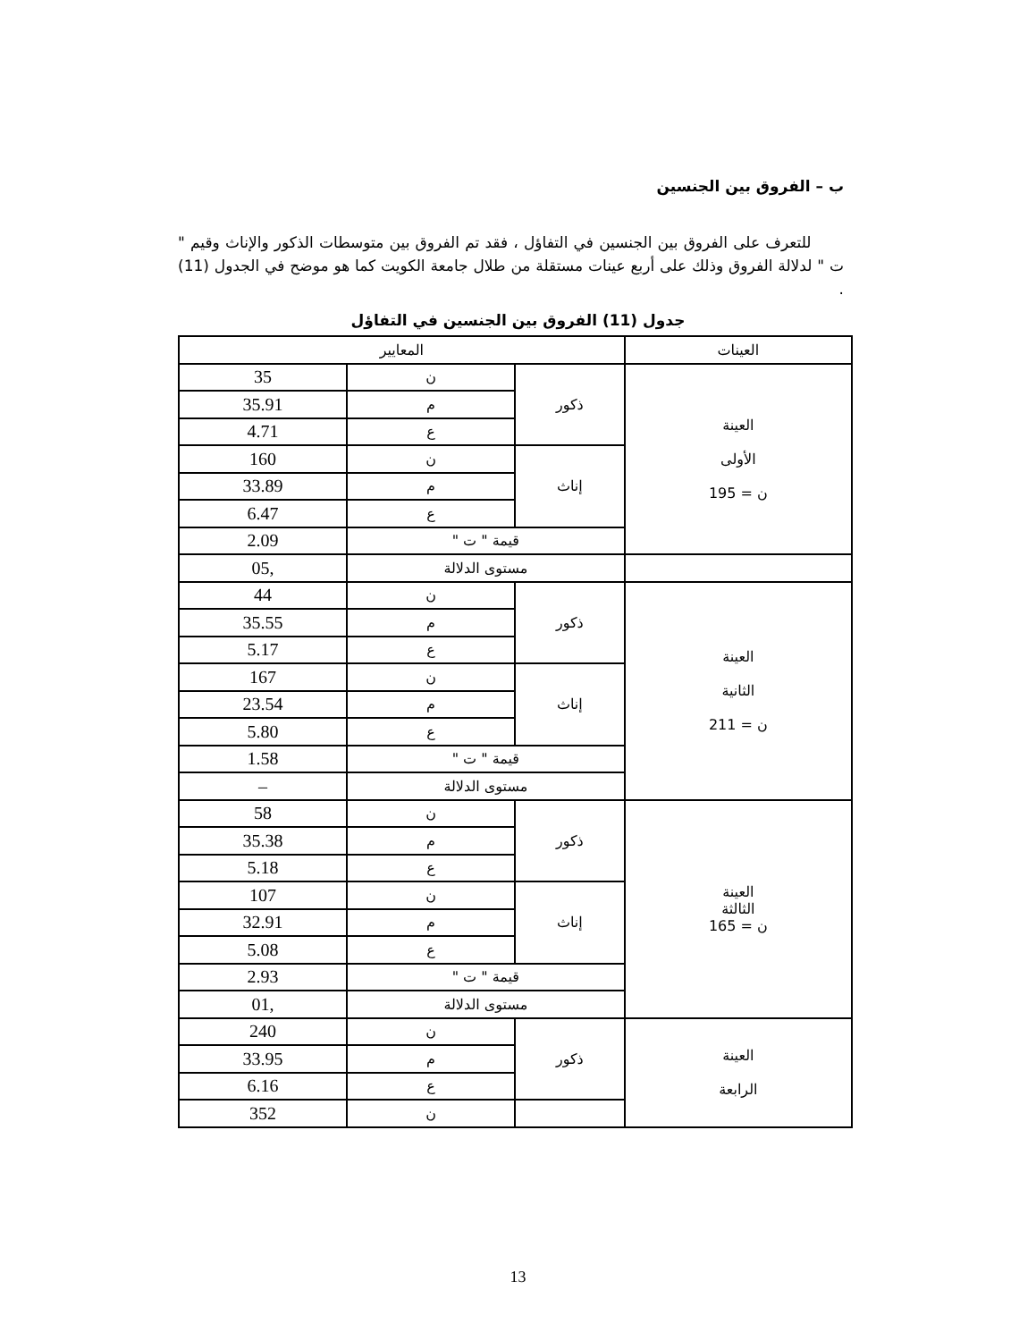ب – الفروق بين الجنسين
للتعرف على الفروق بين الجنسين في التفاؤل ، فقد تم الفروق بين متوسطات الذكور والإناث وقيم " ت " لدلالة الفروق وذلك على أربع عينات مستقلة من طلال جامعة الكويت كما هو موضح في الجدول (11) .
جدول (11) الفروق بين الجنسين في التفاؤل
| العينات | المعايير | | |
| العينة الأولى ن = 195 | ذكور | ن | 35 |
| | | م | 35.91 |
| | | ع | 4.71 |
| | إناث | ن | 160 |
| | | م | 33.89 |
| | | ع | 6.47 |
| | قيمة " ت " | | 2.09 |
| | مستوى الدلالة | | ,05 |
| العينة الثانية ن = 211 | ذكور | ن | 44 |
| | | م | 35.55 |
| | | ع | 5.17 |
| | إناث | ن | 167 |
| | | م | 23.54 |
| | | ع | 5.80 |
| | قيمة " ت " | | 1.58 |
| | مستوى الدلالة | | – |
| العينة الثالثة ن = 165 | ذكور | ن | 58 |
| | | م | 35.38 |
| | | ع | 5.18 |
| | إناث | ن | 107 |
| | | م | 32.91 |
| | | ع | 5.08 |
| | قيمة " ت " | | 2.93 |
| | مستوى الدلالة | | ,01 |
| العينة الرابعة | ذكور | ن | 240 |
| | | م | 33.95 |
| | | ع | 6.16 |
| | | ن | 352 |
13